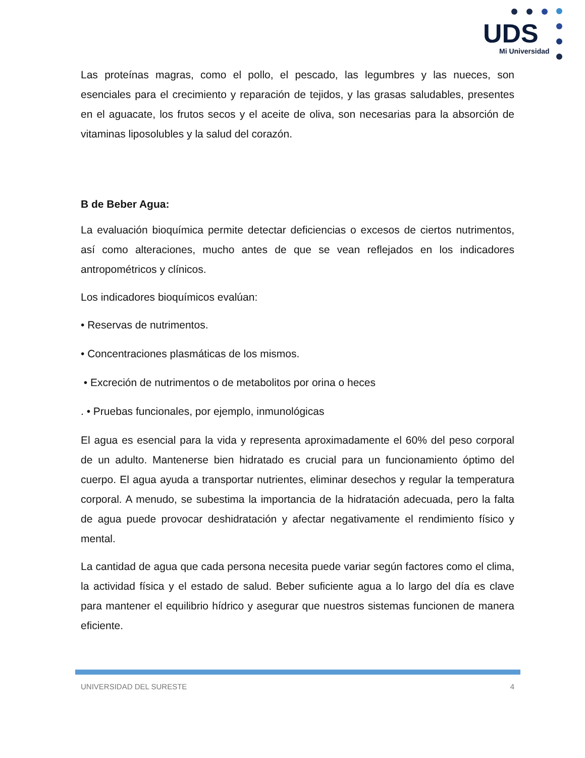UDS
Mi Universidad
Las proteínas magras, como el pollo, el pescado, las legumbres y las nueces, son esenciales para el crecimiento y reparación de tejidos, y las grasas saludables, presentes en el aguacate, los frutos secos y el aceite de oliva, son necesarias para la absorción de vitaminas liposolubles y la salud del corazón.
B de Beber Agua:
La evaluación bioquímica permite detectar deficiencias o excesos de ciertos nutrimentos, así como alteraciones, mucho antes de que se vean reflejados en los indicadores antropométricos y clínicos.
Los indicadores bioquímicos evalúan:
• Reservas de nutrimentos.
• Concentraciones plasmáticas de los mismos.
• Excreción de nutrimentos o de metabolitos por orina o heces
. • Pruebas funcionales, por ejemplo, inmunológicas
El agua es esencial para la vida y representa aproximadamente el 60% del peso corporal de un adulto. Mantenerse bien hidratado es crucial para un funcionamiento óptimo del cuerpo. El agua ayuda a transportar nutrientes, eliminar desechos y regular la temperatura corporal. A menudo, se subestima la importancia de la hidratación adecuada, pero la falta de agua puede provocar deshidratación y afectar negativamente el rendimiento físico y mental.
La cantidad de agua que cada persona necesita puede variar según factores como el clima, la actividad física y el estado de salud. Beber suficiente agua a lo largo del día es clave para mantener el equilibrio hídrico y asegurar que nuestros sistemas funcionen de manera eficiente.
UNIVERSIDAD DEL SURESTE 4